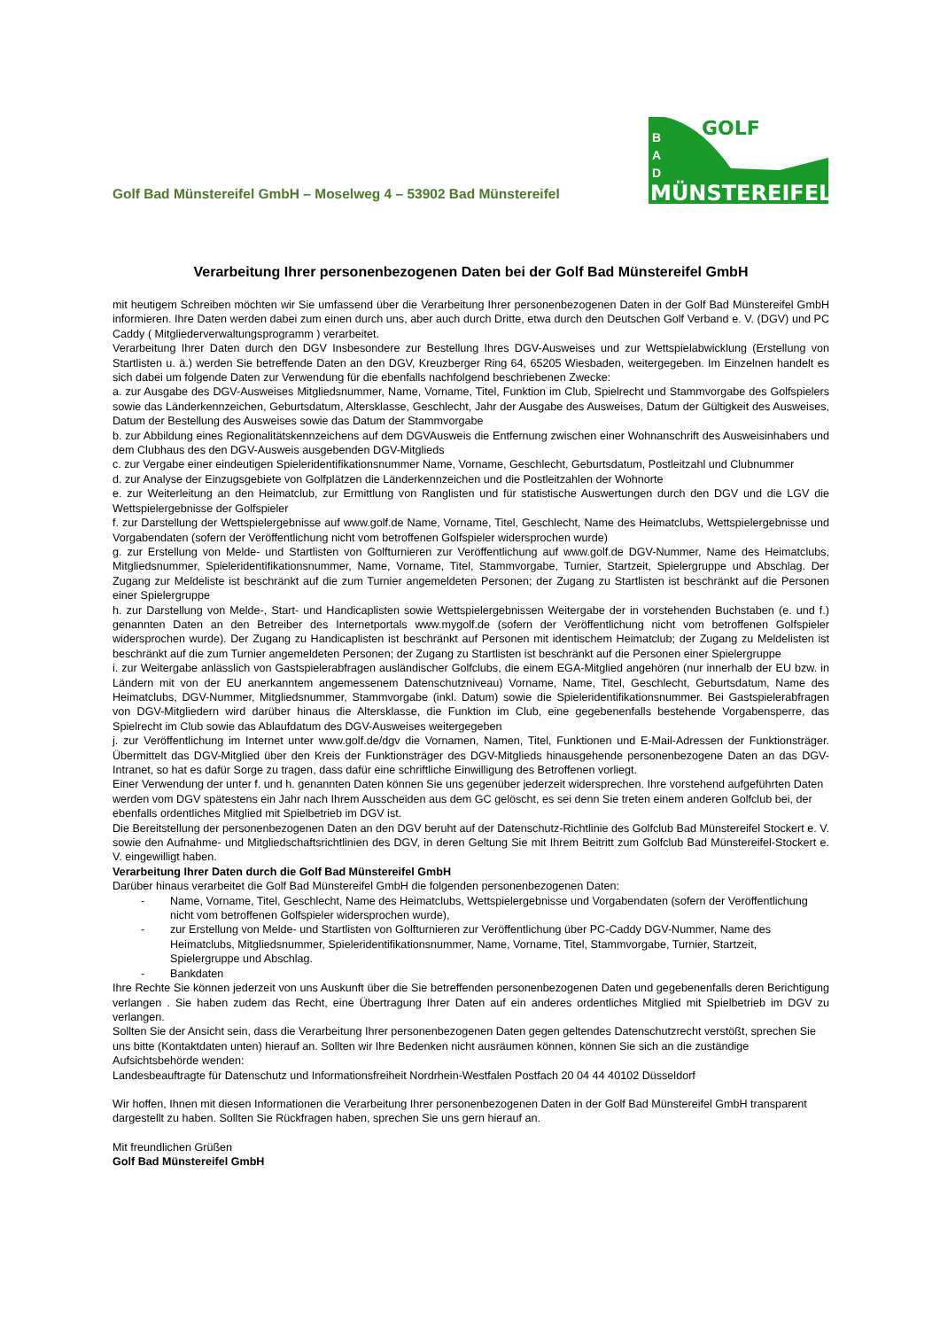Golf Bad Münstereifel GmbH – Moselweg 4 – 53902 Bad Münstereifel
GOLF
MÜNSTEREIFEL
B
A
D
Verarbeitung Ihrer personenbezogenen Daten bei der Golf Bad Münstereifel GmbH
mit heutigem Schreiben möchten wir Sie umfassend über die Verarbeitung Ihrer personenbezogenen Daten in der Golf Bad Münstereifel GmbH informieren. Ihre Daten werden dabei zum einen durch uns, aber auch durch Dritte, etwa durch den Deutschen Golf Verband e. V. (DGV) und PC Caddy ( Mitgliederverwaltungsprogramm ) verarbeitet.
Verarbeitung Ihrer Daten durch den DGV Insbesondere zur Bestellung Ihres DGV-Ausweises und zur Wettspielabwicklung (Erstellung von Startlisten u. ä.) werden Sie betreffende Daten an den DGV, Kreuzberger Ring 64, 65205 Wiesbaden, weitergegeben. Im Einzelnen handelt es sich dabei um folgende Daten zur Verwendung für die ebenfalls nachfolgend beschriebenen Zwecke:
a. zur Ausgabe des DGV-Ausweises Mitgliedsnummer, Name, Vorname, Titel, Funktion im Club, Spielrecht und Stammvorgabe des Golfspielers sowie das Länderkennzeichen, Geburtsdatum, Altersklasse, Geschlecht, Jahr der Ausgabe des Ausweises, Datum der Gültigkeit des Ausweises, Datum der Bestellung des Ausweises sowie das Datum der Stammvorgabe
b. zur Abbildung eines Regionalitätskennzeichens auf dem DGVAusweis die Entfernung zwischen einer Wohnanschrift des Ausweisinhabers und dem Clubhaus des den DGV-Ausweis ausgebenden DGV-Mitglieds
c. zur Vergabe einer eindeutigen Spieleridentifikationsnummer Name, Vorname, Geschlecht, Geburtsdatum, Postleitzahl und Clubnummer
d. zur Analyse der Einzugsgebiete von Golfplätzen die Länderkennzeichen und die Postleitzahlen der Wohnorte
e. zur Weiterleitung an den Heimatclub, zur Ermittlung von Ranglisten und für statistische Auswertungen durch den DGV und die LGV die Wettspielergebnisse der Golfspieler
f. zur Darstellung der Wettspielergebnisse auf www.golf.de Name, Vorname, Titel, Geschlecht, Name des Heimatclubs, Wettspielergebnisse und Vorgabendaten (sofern der Veröffentlichung nicht vom betroffenen Golfspieler widersprochen wurde)
g. zur Erstellung von Melde- und Startlisten von Golfturnieren zur Veröffentlichung auf www.golf.de DGV-Nummer, Name des Heimatclubs, Mitgliedsnummer, Spieleridentifikationsnummer, Name, Vorname, Titel, Stammvorgabe, Turnier, Startzeit, Spielergruppe und Abschlag. Der Zugang zur Meldeliste ist beschränkt auf die zum Turnier angemeldeten Personen; der Zugang zu Startlisten ist beschränkt auf die Personen einer Spielergruppe
h. zur Darstellung von Melde-, Start- und Handicaplisten sowie Wettspielergebnissen Weitergabe der in vorstehenden Buchstaben (e. und f.) genannten Daten an den Betreiber des Internetportals www.mygolf.de (sofern der Veröffentlichung nicht vom betroffenen Golfspieler widersprochen wurde). Der Zugang zu Handicaplisten ist beschränkt auf Personen mit identischem Heimatclub; der Zugang zu Meldelisten ist beschränkt auf die zum Turnier angemeldeten Personen; der Zugang zu Startlisten ist beschränkt auf die Personen einer Spielergruppe
i. zur Weitergabe anlässlich von Gastspielerabfragen ausländischer Golfclubs, die einem EGA-Mitglied angehören (nur innerhalb der EU bzw. in Ländern mit von der EU anerkanntem angemessenem Datenschutzniveau) Vorname, Name, Titel, Geschlecht, Geburtsdatum, Name des Heimatclubs, DGV-Nummer, Mitgliedsnummer, Stammvorgabe (inkl. Datum) sowie die Spieleridentifikationsnummer. Bei Gastspielerabfragen von DGV-Mitgliedern wird darüber hinaus die Altersklasse, die Funktion im Club, eine gegebenenfalls bestehende Vorgabensperre, das Spielrecht im Club sowie das Ablaufdatum des DGV-Ausweises weitergegeben
j. zur Veröffentlichung im Internet unter www.golf.de/dgv die Vornamen, Namen, Titel, Funktionen und E-Mail-Adressen der Funktionsträger. Übermittelt das DGV-Mitglied über den Kreis der Funktionsträger des DGV-Mitglieds hinausgehende personenbezogene Daten an das DGV-Intranet, so hat es dafür Sorge zu tragen, dass dafür eine schriftliche Einwilligung des Betroffenen vorliegt.
Einer Verwendung der unter f. und h. genannten Daten können Sie uns gegenüber jederzeit widersprechen. Ihre vorstehend aufgeführten Daten werden vom DGV spätestens ein Jahr nach Ihrem Ausscheiden aus dem GC gelöscht, es sei denn Sie treten einem anderen Golfclub bei, der ebenfalls ordentliches Mitglied mit Spielbetrieb im DGV ist.
Die Bereitstellung der personenbezogenen Daten an den DGV beruht auf der Datenschutz-Richtlinie des Golfclub Bad Münstereifel Stockert e. V. sowie den Aufnahme- und Mitgliedschaftsrichtlinien des DGV, in deren Geltung Sie mit Ihrem Beitritt zum Golfclub Bad Münstereifel-Stockert e. V. eingewilligt haben.
Verarbeitung Ihrer Daten durch die Golf Bad Münstereifel GmbH
Darüber hinaus verarbeitet die Golf Bad Münstereifel GmbH die folgenden personenbezogenen Daten:
- Name, Vorname, Titel, Geschlecht, Name des Heimatclubs, Wettspielergebnisse und Vorgabendaten (sofern der Veröffentlichung nicht vom betroffenen Golfspieler widersprochen wurde),
- zur Erstellung von Melde- und Startlisten von Golfturnieren zur Veröffentlichung über PC-Caddy DGV-Nummer, Name des Heimatclubs, Mitgliedsnummer, Spieleridentifikationsnummer, Name, Vorname, Titel, Stammvorgabe, Turnier, Startzeit, Spielergruppe und Abschlag.
- Bankdaten
Ihre Rechte Sie können jederzeit von uns Auskunft über die Sie betreffenden personenbezogenen Daten und gegebenenfalls deren Berichtigung verlangen . Sie haben zudem das Recht, eine Übertragung Ihrer Daten auf ein anderes ordentliches Mitglied mit Spielbetrieb im DGV zu verlangen.
Sollten Sie der Ansicht sein, dass die Verarbeitung Ihrer personenbezogenen Daten gegen geltendes Datenschutzrecht verstößt, sprechen Sie uns bitte (Kontaktdaten unten) hierauf an. Sollten wir Ihre Bedenken nicht ausräumen können, können Sie sich an die zuständige Aufsichtsbehörde wenden:
Landesbeauftragte für Datenschutz und Informationsfreiheit Nordrhein-Westfalen Postfach 20 04 44 40102 Düsseldorf
Wir hoffen, Ihnen mit diesen Informationen die Verarbeitung Ihrer personenbezogenen Daten in der Golf Bad Münstereifel GmbH transparent dargestellt zu haben. Sollten Sie Rückfragen haben, sprechen Sie uns gern hierauf an.
Mit freundlichen Grüßen
Golf Bad Münstereifel GmbH